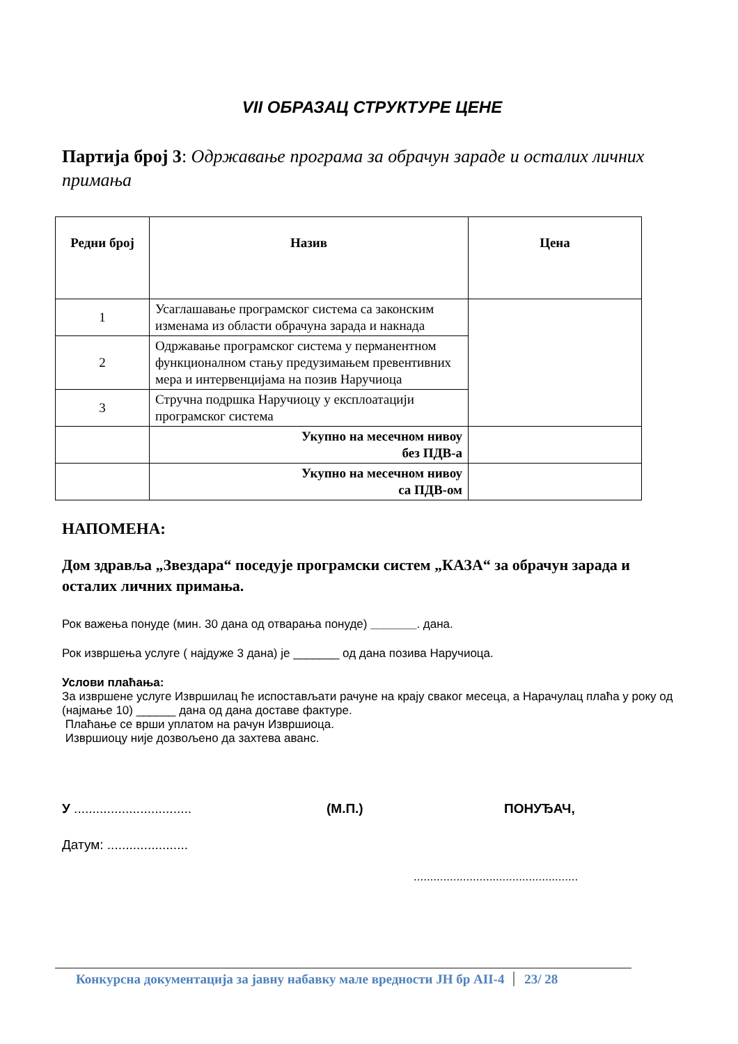VII ОБРАЗАЦ СТРУКТУРЕ ЦЕНЕ
Партија број 3: Одржавање програма за обрачун зараде и осталих личних примања
| Редни број | Назив | Цена |
| --- | --- | --- |
| 1 | Усаглашавање програмског система са законским изменама из области обрачуна зарада и накнада | |
| 2 | Одржавање програмског система у перманентном функционалном стању предузимањем превентивних мера и интервенцијама на позив Наручиоца | |
| 3 | Стручна подршка Наручиоцу у експлоатацији програмског система | |
| | Укупно на месечном нивоу без ПДВ-а | |
| | Укупно на месечном нивоу са ПДВ-ом | |
НАПОМЕНА:
Дом здравља „Звездара“ поседује програмски систем „КАЗА“ за обрачун зарада и осталих личних примања.
Рок важења понуде (мин. 30 дана од отварања понуде) _______. дана.
Рок извршења услуге ( најдуже 3 дана) је _______ од дана позива Наручиоца.
Услови плаћања:
За извршене услуге Извршилац ће испостављати рачуне на крају сваког месеца, а Нарачулац плаћа у року од (најмање 10) ______ дана од дана доставе фактуре.
Плаћање се врши уплатом на рачун Извршиоца.
Извршиоцу није дозвољено да захтева аванс.
У ................................
(М.П.) ПОНУЂАЧ,
Датум: ......................
..................................................
Конкурсна документација за јавну набавку мале вредности ЈН бр АII-4 23/ 28